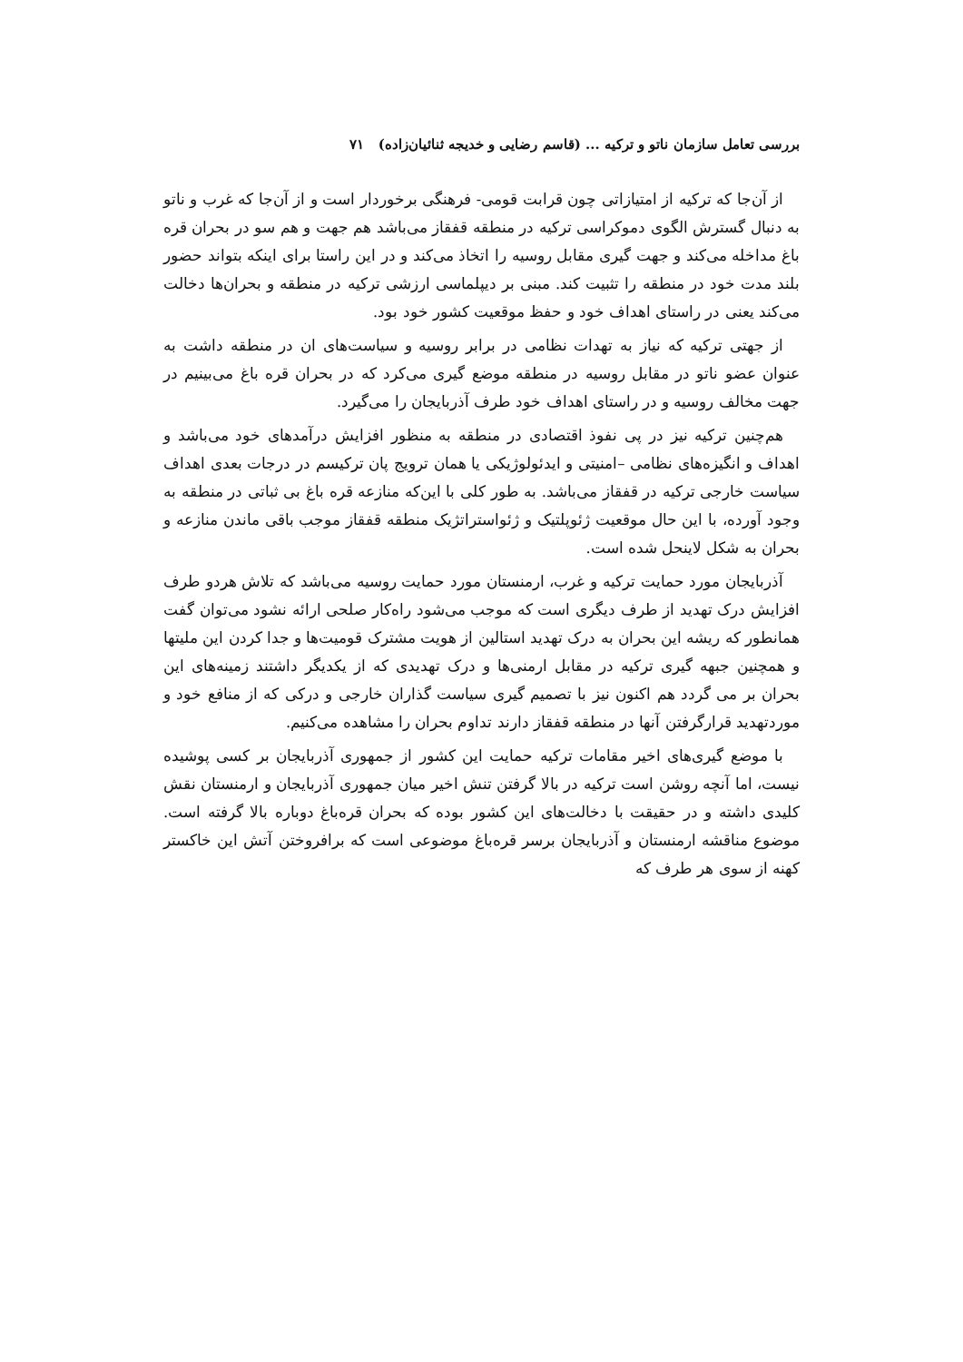بررسی تعامل سازمان ناتو و ترکیه ... (قاسم رضایی و خدیجه ثنائیان‌زاده) ۷۱
از آن‌جا که ترکیه از امتیازاتی چون قرابت قومی- فرهنگی برخوردار است و از آن‌جا که غرب و ناتو به دنبال گسترش الگوی دموکراسی ترکیه در منطقه قفقاز می‌باشد هم جهت و هم سو در بحران قره باغ مداخله می‌کند و جهت گیری مقابل روسیه را اتخاذ می‌کند و در این راستا برای اینکه بتواند حضور بلند مدت خود در منطقه را تثبیت کند. مبنی بر دیپلماسی ارزشی ترکیه در منطقه و بحران‌ها دخالت می‌کند یعنی در راستای اهداف خود و حفظ موقعیت کشور خود بود.
از جهتی ترکیه که نیاز به تهدات نظامی در برابر روسیه و سیاست‌های ان در منطقه داشت به عنوان عضو ناتو در مقابل روسیه در منطقه موضع گیری می‌کرد که در بحران قره باغ می‌بینیم در جهت مخالف روسیه و در راستای اهداف خود طرف آذربایجان را می‌گیرد.
هم‌چنین ترکیه نیز در پی نفوذ اقتصادی در منطقه به منظور افزایش درآمدهای خود می‌باشد و اهداف و انگیزه‌های نظامی –امنیتی و ایدئولوژیکی یا همان ترویج پان ترکیسم در درجات بعدی اهداف سیاست خارجی ترکیه در قفقاز می‌باشد. به طور کلی با این‌که منازعه قره باغ بی ثباتی در منطقه به وجود آورده، با این حال موقعیت ژئوپلتیک و ژئواستراتژیک منطقه قفقاز موجب باقی ماندن منازعه و بحران به شکل لاینحل شده است.
آذربایجان مورد حمایت ترکیه و غرب، ارمنستان مورد حمایت روسیه می‌باشد که تلاش هردو طرف افزایش درک تهدید از طرف دیگری است که موجب می‌شود راه‌کار صلحی ارائه نشود می‌توان گفت همانطور که ریشه این بحران به درک تهدید استالین از هویت مشترک قومیت‌ها و جدا کردن این ملیتها و همچنین جبهه گیری ترکیه در مقابل ارمنی‌ها و درک تهدیدی که از یکدیگر داشتند زمینه‌های این بحران بر می گردد هم اکنون نیز با تصمیم گیری سیاست گذاران خارجی و درکی که از منافع خود و موردتهدید قرارگرفتن آنها در منطقه قفقاز دارند تداوم بحران را مشاهده می‌کنیم.
با موضع گیری‌های اخیر مقامات ترکیه حمایت این کشور از جمهوری آذربایجان بر کسی پوشیده نیست، اما آنچه روشن است ترکیه در بالا گرفتن تنش اخیر میان جمهوری آذربایجان و ارمنستان نقش کلیدی داشته و در حقیقت با دخالت‌های این کشور بوده که بحران قره‌باغ دوباره بالا گرفته است. موضوع مناقشه ارمنستان و آذربایجان برسر قره‌باغ موضوعی است که برافروختن آتش این خاکستر کهنه از سوی هر طرف که